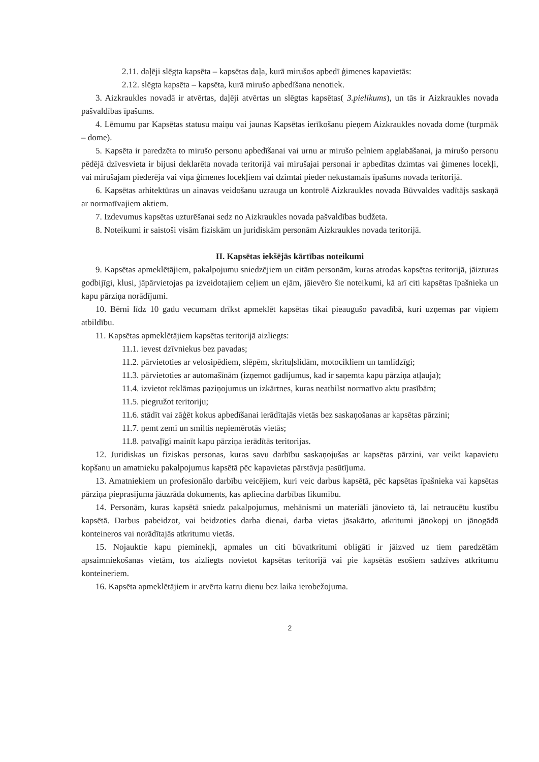2.11. daļēji slēgta kapsēta – kapsētas daļa, kurā mirušos apbedī ģimenes kapavietās:
2.12. slēgta kapsēta – kapsēta, kurā mirušo apbedīšana nenotiek.
3. Aizkraukles novadā ir atvērtas, daļēji atvērtas un slēgtas kapsētas( 3.pielikums), un tās ir Aizkraukles novada pašvaldības īpašums.
4. Lēmumu par Kapsētas statusu maiņu vai jaunas Kapsētas ierīkošanu pieņem Aizkraukles novada dome (turpmāk – dome).
5. Kapsēta ir paredzēta to mirušo personu apbedīšanai vai urnu ar mirušo pelniem apglabāšanai, ja mirušo personu pēdējā dzīvesvieta ir bijusi deklarēta novada teritorijā vai mirušajai personai ir apbedītas dzimtas vai ģimenes locekļi, vai mirušajam piederēja vai viņa ģimenes locekļiem vai dzimtai pieder nekustamais īpašums novada teritorijā.
6. Kapsētas arhitektūras un ainavas veidošanu uzrauga un kontrolē Aizkraukles novada Būvvaldes vadītājs saskaņā ar normatīvajiem aktiem.
7. Izdevumus kapsētas uzturēšanai sedz no Aizkraukles novada pašvaldības budžeta.
8. Noteikumi ir saistoši visām fiziskām un juridiskām personām Aizkraukles novada teritorijā.
II. Kapsētas iekšējās kārtības noteikumi
9. Kapsētas apmeklētājiem, pakalpojumu sniedzējiem un citām personām, kuras atrodas kapsētas teritorijā, jāizturas godbijīgi, klusi, jāpārvietojas pa izveidotajiem ceļiem un ejām, jāievēro šie noteikumi, kā arī citi kapsētas īpašnieka un kapu pārziņa norādījumi.
10. Bērni līdz 10 gadu vecumam drīkst apmeklēt kapsētas tikai pieaugušo pavadībā, kuri uzņemas par viņiem atbildību.
11. Kapsētas apmeklētājiem kapsētas teritorijā aizliegts:
11.1. ievest dzīvniekus bez pavadas;
11.2. pārvietoties ar velosipēdiem, slēpēm, skrituļslidām, motocikliem un tamlīdzīgi;
11.3. pārvietoties ar automašīnām (izņemot gadījumus, kad ir saņemta kapu pārziņa atļauja);
11.4. izvietot reklāmas paziņojumus un izkārtnes, kuras neatbilst normatīvo aktu prasībām;
11.5. piegružot teritoriju;
11.6. stādīt vai zāģēt kokus apbedīšanai ierādītajās vietās bez saskaņošanas ar kapsētas pārzini;
11.7. ņemt zemi un smiltis nepiemērotās vietās;
11.8. patvaļīgi mainīt kapu pārziņa ierādītās teritorijas.
12. Juridiskas un fiziskas personas, kuras savu darbību saskaņojušas ar kapsētas pārzini, var veikt kapavietu kopšanu un amatnieku pakalpojumus kapsētā pēc kapavietas pārstāvja pasūtījuma.
13. Amatniekiem un profesionālo darbību veicējiem, kuri veic darbus kapsētā, pēc kapsētas īpašnieka vai kapsētas pārziņa pieprasījuma jāuzrāda dokuments, kas apliecina darbības likumību.
14. Personām, kuras kapsētā sniedz pakalpojumus, mehānismi un materiāli jānovieto tā, lai netraucētu kustību kapsētā. Darbus pabeidzot, vai beidzoties darba dienai, darba vietas jāsakārto, atkritumi jānokopj un jānogādā konteineros vai norādītajās atkritumu vietās.
15. Nojauktie kapu pieminekļi, apmales un citi būvatkritumi obligāti ir jāizved uz tiem paredzētām apsaimniekošanas vietām, tos aizliegts novietot kapsētas teritorijā vai pie kapsētās esošiem sadzīves atkritumu konteineriem.
16. Kapsēta apmeklētājiem ir atvērta katru dienu bez laika ierobežojuma.
2